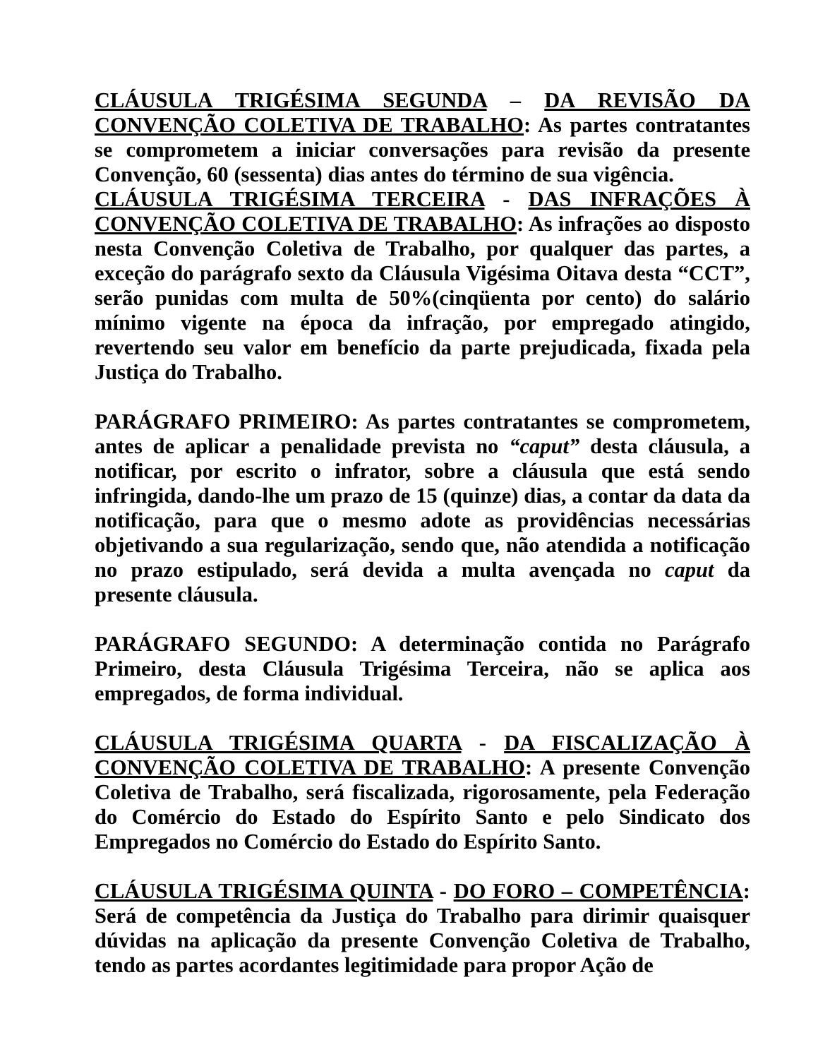CLÁUSULA TRIGÉSIMA SEGUNDA – DA REVISÃO DA CONVENÇÃO COLETIVA DE TRABALHO: As partes contratantes se comprometem a iniciar conversações para revisão da presente Convenção, 60 (sessenta) dias antes do término de sua vigência.
CLÁUSULA TRIGÉSIMA TERCEIRA - DAS INFRAÇÕES À CONVENÇÃO COLETIVA DE TRABALHO: As infrações ao disposto nesta Convenção Coletiva de Trabalho, por qualquer das partes, a exceção do parágrafo sexto da Cláusula Vigésima Oitava desta “CCT”, serão punidas com multa de 50%(cinqüenta por cento) do salário mínimo vigente na época da infração, por empregado atingido, revertendo seu valor em benefício da parte prejudicada, fixada pela Justiça do Trabalho.
PARÁGRAFO PRIMEIRO: As partes contratantes se comprometem, antes de aplicar a penalidade prevista no “caput” desta cláusula, a notificar, por escrito o infrator, sobre a cláusula que está sendo infringida, dando-lhe um prazo de 15 (quinze) dias, a contar da data da notificação, para que o mesmo adote as providências necessárias objetivando a sua regularização, sendo que, não atendida a notificação no prazo estipulado, será devida a multa avençada no caput da presente cláusula.
PARÁGRAFO SEGUNDO: A determinação contida no Parágrafo Primeiro, desta Cláusula Trigésima Terceira, não se aplica aos empregados, de forma individual.
CLÁUSULA TRIGÉSIMA QUARTA - DA FISCALIZAÇÃO À CONVENÇÃO COLETIVA DE TRABALHO: A presente Convenção Coletiva de Trabalho, será fiscalizada, rigorosamente, pela Federação do Comércio do Estado do Espírito Santo e pelo Sindicato dos Empregados no Comércio do Estado do Espírito Santo.
CLÁUSULA TRIGÉSIMA QUINTA - DO FORO – COMPETÊNCIA: Será de competência da Justiça do Trabalho para dirimir quaisquer dúvidas na aplicação da presente Convenção Coletiva de Trabalho, tendo as partes acordantes legitimidade para propor Ação de